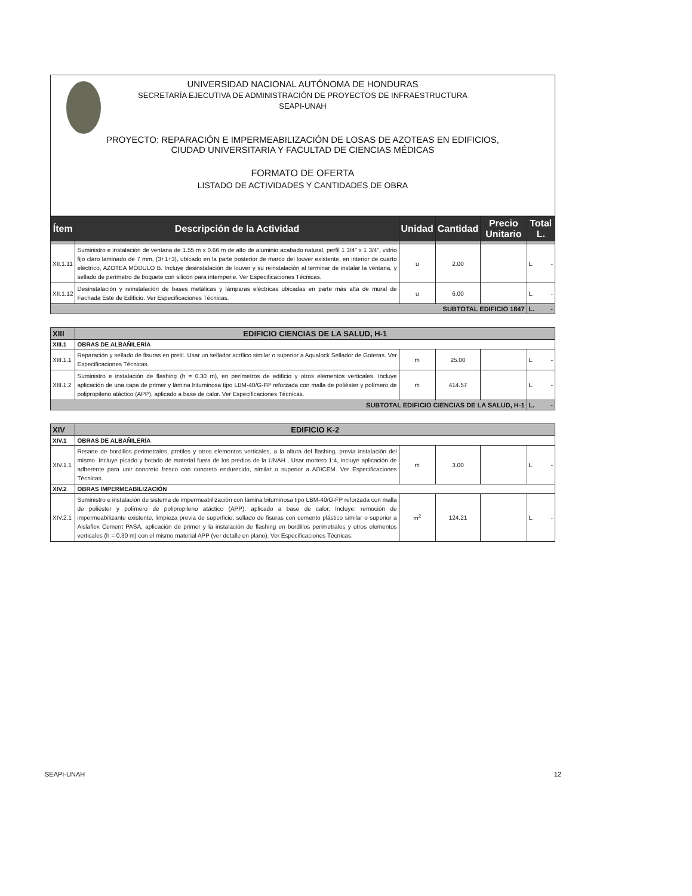UNIVERSIDAD NACIONAL AUTÓNOMA DE HONDURAS
SECRETARÍA EJECUTIVA DE ADMINISTRACIÓN DE PROYECTOS DE INFRAESTRUCTURA
SEAPI-UNAH
PROYECTO: REPARACIÓN E IMPERMEABILIZACIÓN DE LOSAS DE AZOTEAS EN EDIFICIOS,
CIUDAD UNIVERSITARIA Y FACULTAD DE CIENCIAS MÉDICAS
FORMATO DE OFERTA
LISTADO DE ACTIVIDADES Y CANTIDADES DE OBRA
| Ítem | Descripción de la Actividad | Unidad | Cantidad | Precio Unitario | Total L. |
| --- | --- | --- | --- | --- | --- |
| XII.1.11 | Suministro e instalación de ventana de 1.55 m x 0.66 m de alto de aluminio acabado natural, perfil 1 3/4" x 1 3/4", vidrio fijo claro laminado de 7 mm, (3+1+3), ubicado en la parte posterior de marco del louver existente, en interior de cuarto eléctrico, AZOTEA MÓDULO B. Incluye desinstalación de louver y su reinstalación al terminar de instalar la ventana, y sellado de perímetro de boquete con silicón para intemperie. Ver Especificaciones Técnicas. | u | 2.00 | | L. - |
| XII.1.12 | Desinstalación y reinstalación de bases metálicas y lámparas eléctricas ubicadas en parte más alta de mural de Fachada Este de Edificio. Ver Especificaciones Técnicas. | u | 6.00 | | L. - |
| SUBTOTAL EDIFICIO 1847 | | | | | L. - |
| XIII | EDIFICIO CIENCIAS DE LA SALUD, H-1 | | | | |
| XIII.1 | OBRAS DE ALBAÑILERÍA | | | | |
| XIII.1.1 | Reparación y sellado de fisuras en pretil. Usar un sellador acrílico similar o superior a Aqualock Sellador de Goteras. Ver Especificaciones Técnicas. | m | 25.00 | | L. - |
| XIII.1.2 | Suministro e instalación de flashing (h = 0.30 m), en perímetros de edificio y otros elementos verticales. Incluye aplicación de una capa de primer y lámina bituminosa tipo LBM-40/G-FP reforzada con malla de poliéster y polímero de polipropileno atáctico (APP), aplicado a base de calor. Ver Especificaciones Técnicas. | m | 414.57 | | L. - |
| SUBTOTAL EDIFICIO CIENCIAS DE LA SALUD, H-1 | | | | | L. - |
| XIV | EDIFICIO K-2 | | | | |
| XIV.1 | OBRAS DE ALBAÑILERÍA | | | | |
| XIV.1.1 | Resane de bordillos perimetrales, pretiles y otros elementos verticales, a la altura del flashing, previa instalación del mismo. Incluye picado y botado de material fuera de los predios de la UNAH . Usar mortero 1:4, incluye aplicación de adherente para unir concreto fresco con concreto endurecido, similar o superior a ADICEM. Ver Especificaciones Técnicas. | m | 3.00 | | L. - |
| XIV.2 | OBRAS IMPERMEABILIZACIÓN | | | | |
| XIV.2.1 | Suministro e instalación de sistema de impermeabilización con lámina bituminosa tipo LBM-40/G-FP reforzada con malla de poliéster y polímero de polipropileno atáctico (APP), aplicado a base de calor. Incluye: remoción de impermeabilizante existente, limpieza previa de superficie, sellado de fisuras con cemento plástico similar o superior a Aislaflex Cement PASA, aplicación de primer y la instalación de flashing en bordillos perimetrales y otros elementos verticales (h = 0.30 m) con el mismo material APP (ver detalle en plano). Ver Especificaciones Técnicas. | m<sup>2</sup> | 124.21 | | L. - |
SEAPI-UNAH 12